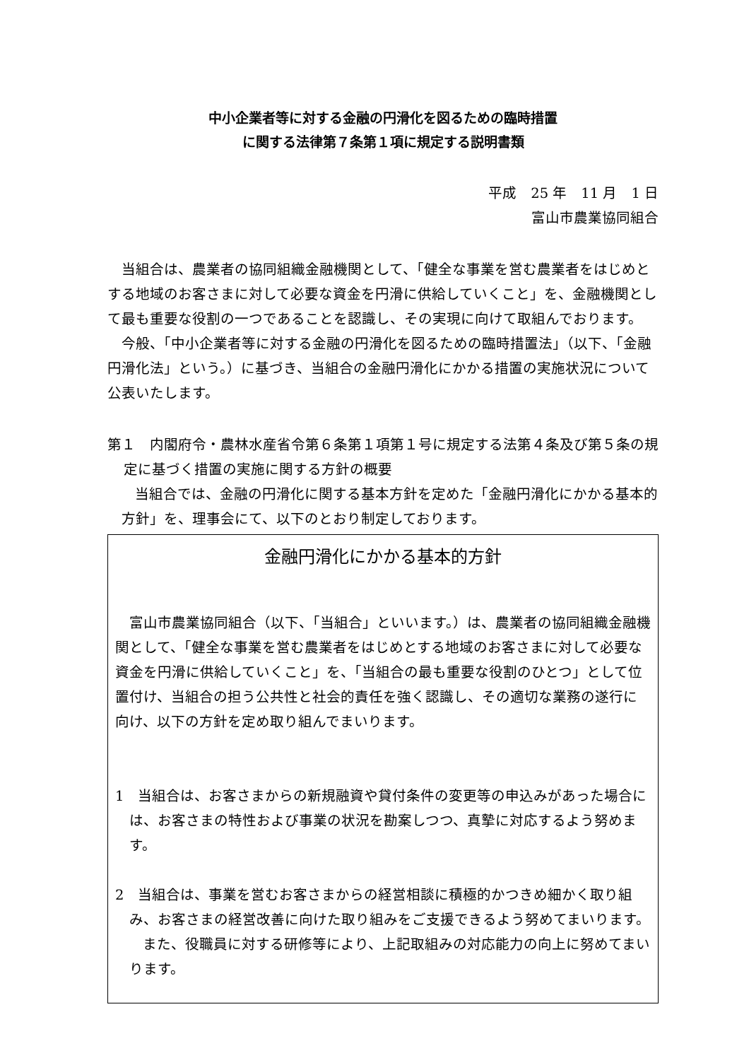中小企業者等に対する金融の円滑化を図るための臨時措置
に関する法律第７条第１項に規定する説明書類
平成　25 年　11 月　1 日
富山市農業協同組合
当組合は、農業者の協同組織金融機関として、「健全な事業を営む農業者をはじめとする地域のお客さまに対して必要な資金を円滑に供給していくこと」を、金融機関として最も重要な役割の一つであることを認識し、その実現に向けて取組んでおります。
今般、「中小企業者等に対する金融の円滑化を図るための臨時措置法」（以下、「金融円滑化法」という。）に基づき、当組合の金融円滑化にかかる措置の実施状況について公表いたします。
第１　内閣府令・農林水産省令第６条第１項第１号に規定する法第４条及び第５条の規定に基づく措置の実施に関する方針の概要
当組合では、金融の円滑化に関する基本方針を定めた「金融円滑化にかかる基本的方針」を、理事会にて、以下のとおり制定しております。
金融円滑化にかかる基本的方針
富山市農業協同組合（以下、「当組合」といいます。）は、農業者の協同組織金融機関として、「健全な事業を営む農業者をはじめとする地域のお客さまに対して必要な資金を円滑に供給していくこと」を、「当組合の最も重要な役割のひとつ」として位置付け、当組合の担う公共性と社会的責任を強く認識し、その適切な業務の遂行に向け、以下の方針を定め取り組んでまいります。
1　当組合は、お客さまからの新規融資や貸付条件の変更等の申込みがあった場合には、お客さまの特性および事業の状況を勘案しつつ、真摯に対応するよう努めます。
2　当組合は、事業を営むお客さまからの経営相談に積極的かつきめ細かく取り組み、お客さまの経営改善に向けた取り組みをご支援できるよう努めてまいります。
また、役職員に対する研修等により、上記取組みの対応能力の向上に努めてまいります。